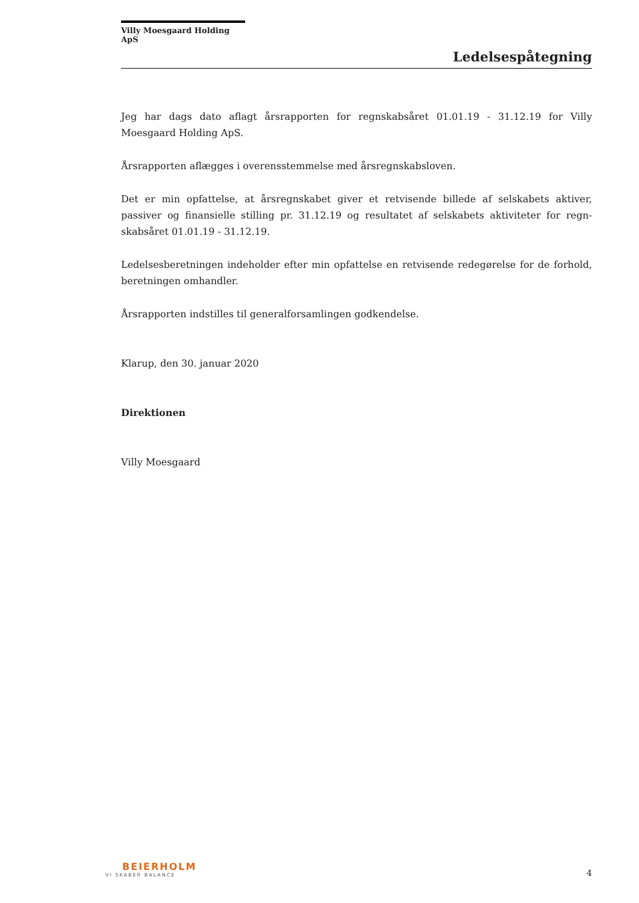Villy Moesgaard Holding ApS
Ledelsespåtegning
Jeg har dags dato aflagt årsrapporten for regnskabsåret 01.01.19 - 31.12.19 for Villy Moesgaard Holding ApS.
Årsrapporten aflægges i overensstemmelse med årsregnskabsloven.
Det er min opfattelse, at årsregnskabet giver et retvisende billede af selskabets aktiver, passiver og finansielle stilling pr. 31.12.19 og resultatet af selskabets aktiviteter for regn-skabsåret 01.01.19 - 31.12.19.
Ledelsesberetningen indeholder efter min opfattelse en retvisende redegørelse for de forhold, beretningen omhandler.
Årsrapporten indstilles til generalforsamlingen godkendelse.
Klarup, den 30. januar 2020
Direktionen
Villy Moesgaard
BEIERHOLM
VI SKABER BALANCE
4